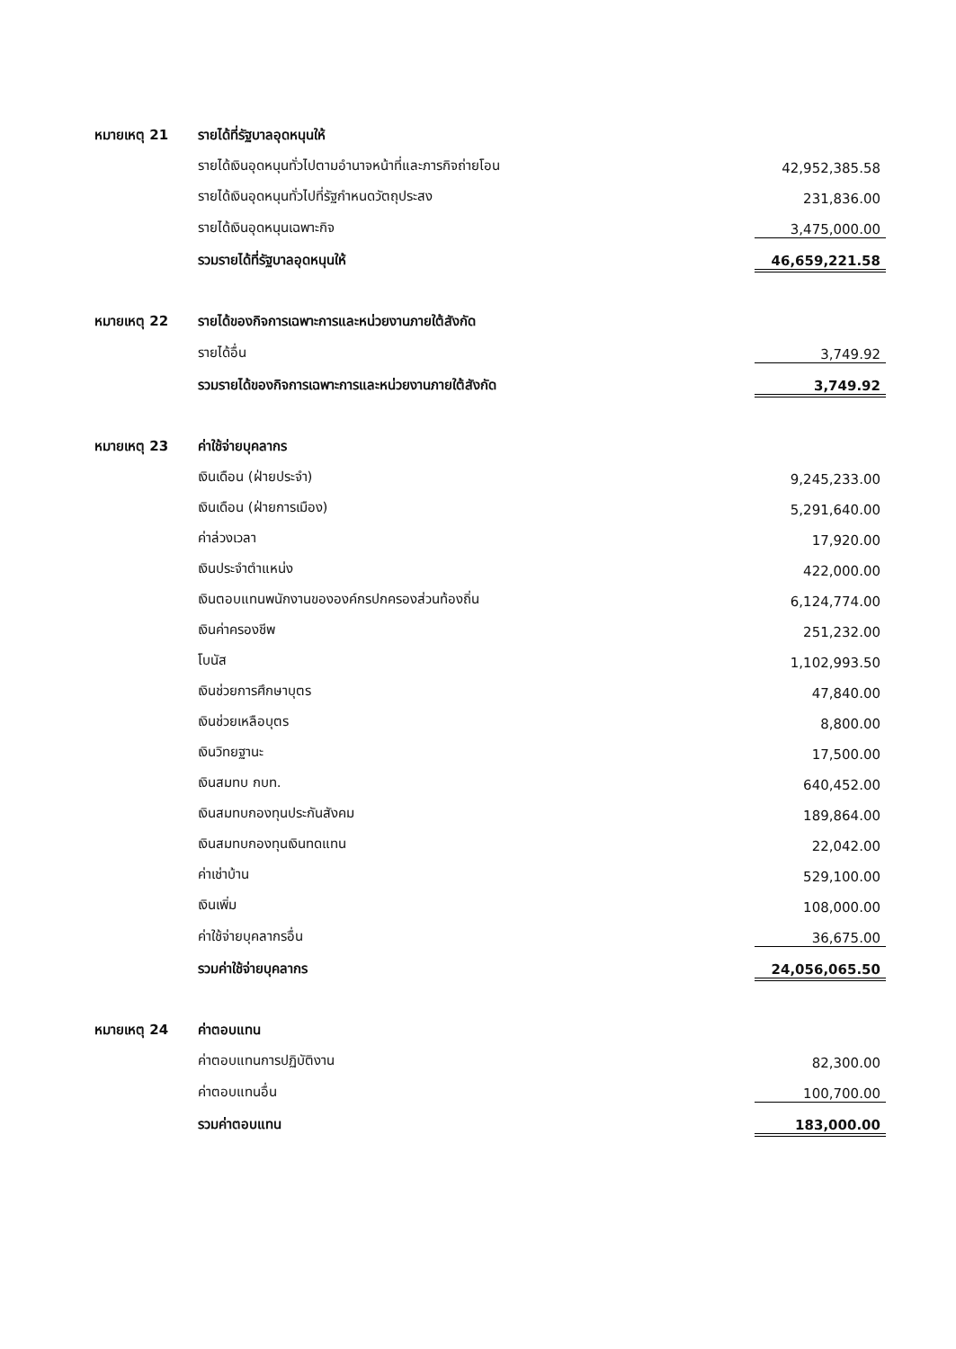| หมายเหตุ 21 | รายได้ที่รัฐบาลอุดหนุนให้ | |
| | รายได้เงินอุดหนุนทั่วไปตามอำนาจหน้าที่และภารกิจถ่ายโอน | 42,952,385.58 |
| | รายได้เงินอุดหนุนทั่วไปที่รัฐกำหนดวัตถุประสง | 231,836.00 |
| | รายได้เงินอุดหนุนเฉพาะกิจ | 3,475,000.00 |
| | รวมรายได้ที่รัฐบาลอุดหนุนให้ | 46,659,221.58 |
| หมายเหตุ 22 | รายได้ของกิจการเฉพาะการและหน่วยงานภายใต้สังกัด | |
| | รายได้อื่น | 3,749.92 |
| | รวมรายได้ของกิจการเฉพาะการและหน่วยงานภายใต้สังกัด | 3,749.92 |
| หมายเหตุ 23 | ค่าใช้จ่ายบุคลากร | |
| | เงินเดือน (ฝ่ายประจำ) | 9,245,233.00 |
| | เงินเดือน (ฝ่ายการเมือง) | 5,291,640.00 |
| | ค่าล่วงเวลา | 17,920.00 |
| | เงินประจำตำแหน่ง | 422,000.00 |
| | เงินตอบแทนพนักงานขององค์กรปกครองส่วนท้องถิ่น | 6,124,774.00 |
| | เงินค่าครองชีพ | 251,232.00 |
| | โบนัส | 1,102,993.50 |
| | เงินช่วยการศึกษาบุตร | 47,840.00 |
| | เงินช่วยเหลือบุตร | 8,800.00 |
| | เงินวิทยฐานะ | 17,500.00 |
| | เงินสมทบ กบท. | 640,452.00 |
| | เงินสมทบกองทุนประกันสังคม | 189,864.00 |
| | เงินสมทบกองทุนเงินทดแทน | 22,042.00 |
| | ค่าเช่าบ้าน | 529,100.00 |
| | เงินเพิ่ม | 108,000.00 |
| | ค่าใช้จ่ายบุคลากรอื่น | 36,675.00 |
| | รวมค่าใช้จ่ายบุคลากร | 24,056,065.50 |
| หมายเหตุ 24 | ค่าตอบแทน | |
| | ค่าตอบแทนการปฏิบัติงาน | 82,300.00 |
| | ค่าตอบแทนอื่น | 100,700.00 |
| | รวมค่าตอบแทน | 183,000.00 |